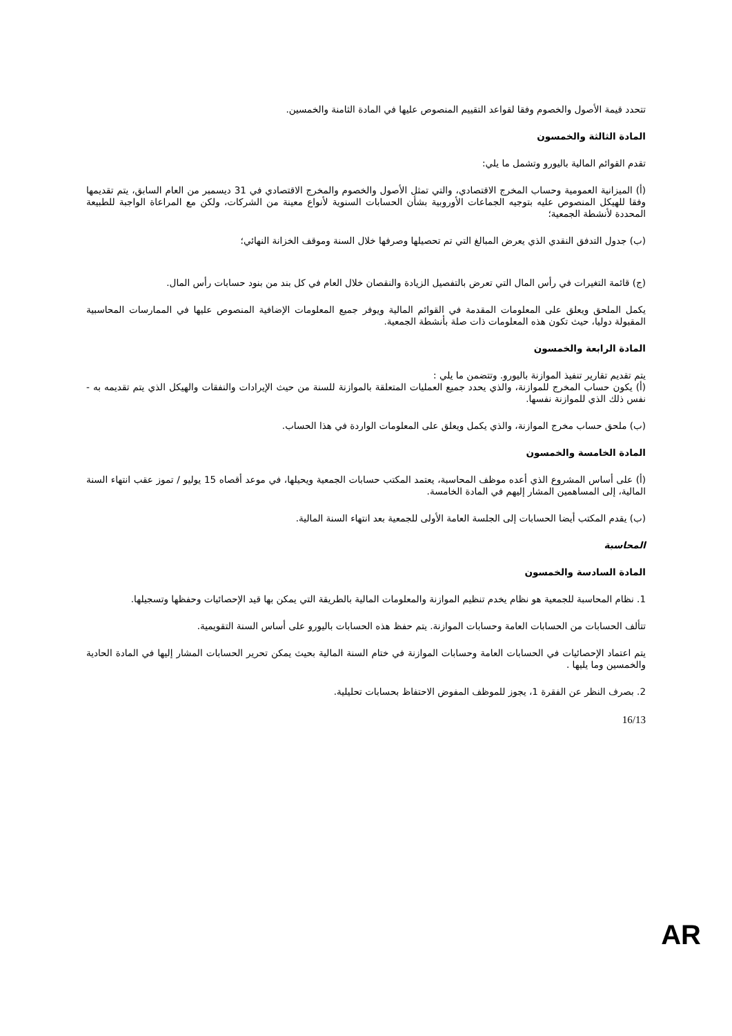تتحدد قيمة الأصول والخصوم وفقا لقواعد التقييم المنصوص عليها في المادة الثامنة والخمسين.
المادة الثالثة والخمسون
تقدم القوائم المالية باليورو وتشمل ما يلي:
(أ) الميزانية العمومية وحساب المخرج الاقتصادي، والتي تمثل الأصول والخصوم والمخرج الاقتصادي في 31 ديسمبر من العام السابق، يتم تقديمها وفقا للهيكل المنصوص عليه بتوجيه الجماعات الأوروبية بشأن الحسابات السنوية لأنواع معينة من الشركات، ولكن مع المراعاة الواجبة للطبيعة المحددة لأنشطة الجمعية؛
(ب) جدول التدفق النقدي الذي يعرض المبالغ التي تم تحصيلها وصرفها خلال السنة وموقف الخزانة النهائي؛
(ج) قائمة التغيرات في رأس المال التي تعرض بالتفصيل الزيادة والنقصان خلال العام في كل بند من بنود حسابات رأس المال.
يكمل الملحق ويعلق على المعلومات المقدمة في القوائم المالية ويوفر جميع المعلومات الإضافية المنصوص عليها في الممارسات المحاسبية المقبولة دوليا، حيث تكون هذه المعلومات ذات صلة بأنشطة الجمعية.
المادة الرابعة والخمسون
يتم تقديم تقارير تنفيذ الموازنة باليورو. وتتضمن ما يلي :
(أ) يكون حساب المخرج للموازنة، والذي يحدد جميع العمليات المتعلقة بالموازنة للسنة من حيث الإيرادات والنفقات والهيكل الذي يتم تقديمه به - نفس ذلك الذي للموازنة نفسها.
(ب) ملحق حساب مخرج الموازنة، والذي يكمل ويعلق على المعلومات الواردة في هذا الحساب.
المادة الخامسة والخمسون
(أ) على أساس المشروع الذي أعده موظف المحاسبة، يعتمد المكتب حسابات الجمعية ويحيلها، في موعد أقصاه 15 يوليو / تموز عقب انتهاء السنة المالية، إلى المساهمين المشار إليهم في المادة الخامسة.
(ب) يقدم المكتب أيضا الحسابات إلى الجلسة العامة الأولى للجمعية بعد انتهاء السنة المالية.
المحاسبة
المادة السادسة والخمسون
1. نظام المحاسبة للجمعية هو نظام يخدم تنظيم الموازنة والمعلومات المالية بالطريقة التي يمكن بها قيد الإحصائيات وحفظها وتسجيلها.
تتألف الحسابات من الحسابات العامة وحسابات الموازنة. يتم حفظ هذه الحسابات باليورو على أساس السنة التقويمية.
يتم اعتماد الإحصائيات في الحسابات العامة وحسابات الموازنة في ختام السنة المالية بحيث يمكن تحرير الحسابات المشار إليها في المادة الحادية والخمسين وما يليها .
2. بصرف النظر عن الفقرة 1، يجوز للموظف المفوض الاحتفاظ بحسابات تحليلية.
16/13
AR